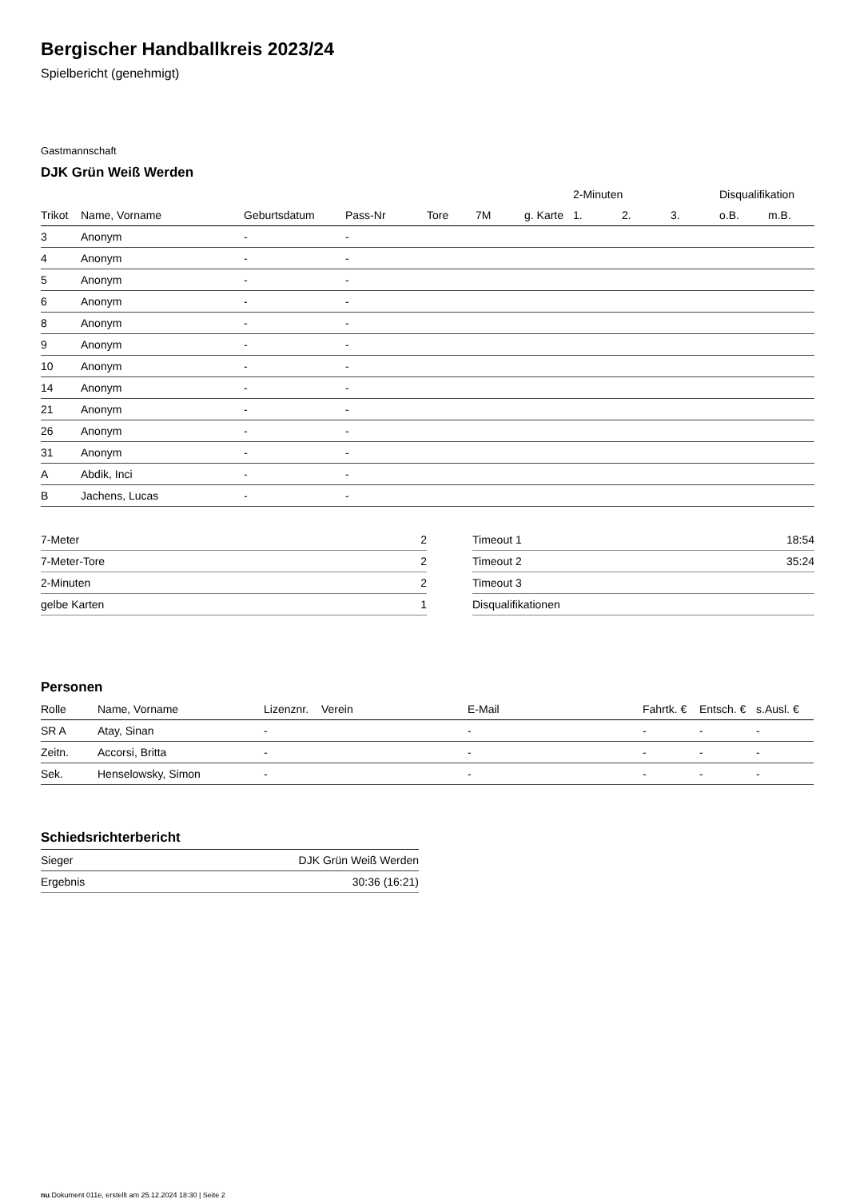Bergischer Handballkreis 2023/24
Spielbericht (genehmigt)
Gastmannschaft
DJK Grün Weiß Werden
| | | | | | | | 2-Minuten | | | Disqualifikation | |
| --- | --- | --- | --- | --- | --- | --- | --- | --- | --- | --- | --- |
| Trikot | Name, Vorname | Geburtsdatum | Pass-Nr | Tore | 7M | g. Karte | 1. | 2. | 3. | o.B. | m.B. |
| 3 | Anonym | - | - | | | | | | | | |
| 4 | Anonym | - | - | | | | | | | | |
| 5 | Anonym | - | - | | | | | | | | |
| 6 | Anonym | - | - | | | | | | | | |
| 8 | Anonym | - | - | | | | | | | | |
| 9 | Anonym | - | - | | | | | | | | |
| 10 | Anonym | - | - | | | | | | | | |
| 14 | Anonym | - | - | | | | | | | | |
| 21 | Anonym | - | - | | | | | | | | |
| 26 | Anonym | - | - | | | | | | | | |
| 31 | Anonym | - | - | | | | | | | | |
| A | Abdik, Inci | - | - | | | | | | | | |
| B | Jachens, Lucas | - | - | | | | | | | | |
| 7-Meter | 2 |
| 7-Meter-Tore | 2 |
| 2-Minuten | 2 |
| gelbe Karten | 1 |
| Timeout 1 | 18:54 |
| Timeout 2 | 35:24 |
| Timeout 3 | |
| Disqualifikationen | |
Personen
| Rolle | Name, Vorname | Lizenznr. | Verein | E-Mail | Fahrtk. € | Entsch. € | s.Ausl. € |
| --- | --- | --- | --- | --- | --- | --- | --- |
| SR A | Atay, Sinan | - | | - | - | - | - |
| Zeitn. | Accorsi, Britta | - | | - | - | - | - |
| Sek. | Henselowsky, Simon | - | | - | - | - | - |
Schiedsrichterbericht
| Sieger | DJK Grün Weiß Werden |
| Ergebnis | 30:36 (16:21) |
nu.Dokument 011e, erstellt am 25.12.2024 18:30 | Seite 2